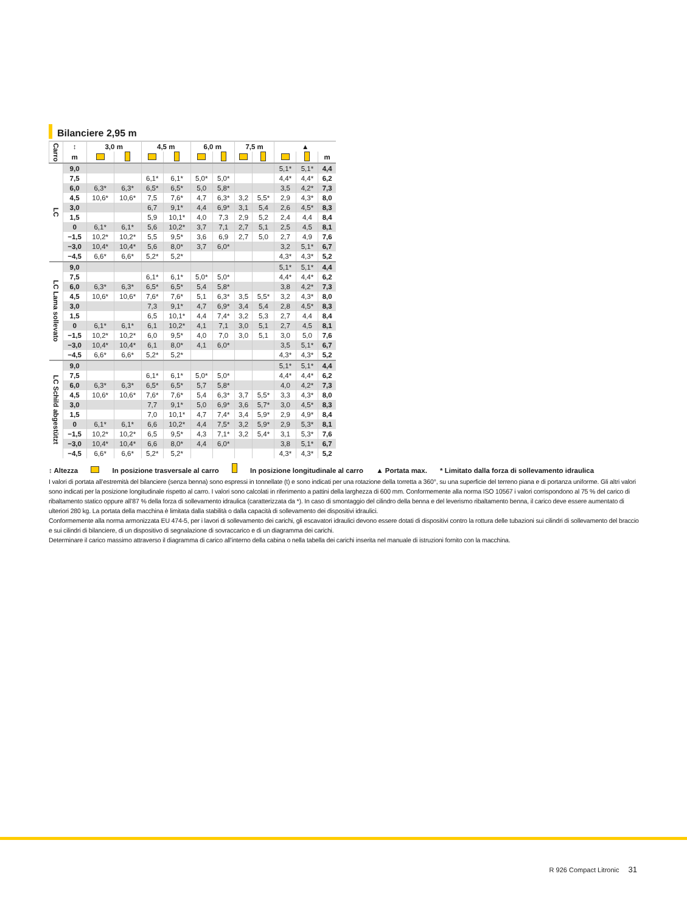Bilanciere 2,95 m
| Carro | ↕ | 3,0 m | | 4,5 m | | 6,0 m | | 7,5 m | | ▲ | | |
| --- | --- | --- | --- | --- | --- | --- | --- | --- | --- | --- | --- | --- |
| | m | | | | | | | | | | | m |
| LC | 9,0 | | | | | | | | | 5,1* | 5,1* | 4,4 |
| | 7,5 | | | 6,1* | 6,1* | 5,0* | 5,0* | | | 4,4* | 4,4* | 6,2 |
| | 6,0 | 6,3* | 6,3* | 6,5* | 6,5* | 5,0 | 5,8* | | | 3,5 | 4,2* | 7,3 |
| | 4,5 | 10,6* | 10,6* | 7,5 | 7,6* | 4,7 | 6,3* | 3,2 | 5,5* | 2,9 | 4,3* | 8,0 |
| | 3,0 | | | 6,7 | 9,1* | 4,4 | 6,9* | 3,1 | 5,4 | 2,6 | 4,5* | 8,3 |
| | 1,5 | | | 5,9 | 10,1* | 4,0 | 7,3 | 2,9 | 5,2 | 2,4 | 4,4 | 8,4 |
| | 0 | 6,1* | 6,1* | 5,6 | 10,2* | 3,7 | 7,1 | 2,7 | 5,1 | 2,5 | 4,5 | 8,1 |
| | −1,5 | 10,2* | 10,2* | 5,5 | 9,5* | 3,6 | 6,9 | 2,7 | 5,0 | 2,7 | 4,9 | 7,6 |
| | −3,0 | 10,4* | 10,4* | 5,6 | 8,0* | 3,7 | 6,0* | | | 3,2 | 5,1* | 6,7 |
| | −4,5 | 6,6* | 6,6* | 5,2* | 5,2* | | | | | 4,3* | 4,3* | 5,2 |
| LC Lama sollevato | 9,0 | | | | | | | | | 5,1* | 5,1* | 4,4 |
| | 7,5 | | | 6,1* | 6,1* | 5,0* | 5,0* | | | 4,4* | 4,4* | 6,2 |
| | 6,0 | 6,3* | 6,3* | 6,5* | 6,5* | 5,4 | 5,8* | | | 3,8 | 4,2* | 7,3 |
| | 4,5 | 10,6* | 10,6* | 7,6* | 7,6* | 5,1 | 6,3* | 3,5 | 5,5* | 3,2 | 4,3* | 8,0 |
| | 3,0 | | | 7,3 | 9,1* | 4,7 | 6,9* | 3,4 | 5,4 | 2,8 | 4,5* | 8,3 |
| | 1,5 | | | 6,5 | 10,1* | 4,4 | 7,4* | 3,2 | 5,3 | 2,7 | 4,4 | 8,4 |
| | 0 | 6,1* | 6,1* | 6,1 | 10,2* | 4,1 | 7,1 | 3,0 | 5,1 | 2,7 | 4,5 | 8,1 |
| | −1,5 | 10,2* | 10,2* | 6,0 | 9,5* | 4,0 | 7,0 | 3,0 | 5,1 | 3,0 | 5,0 | 7,6 |
| | −3,0 | 10,4* | 10,4* | 6,1 | 8,0* | 4,1 | 6,0* | | | 3,5 | 5,1* | 6,7 |
| | −4,5 | 6,6* | 6,6* | 5,2* | 5,2* | | | | | 4,3* | 4,3* | 5,2 |
| LC Schild abgestützt | 9,0 | | | | | | | | | 5,1* | 5,1* | 4,4 |
| | 7,5 | | | 6,1* | 6,1* | 5,0* | 5,0* | | | 4,4* | 4,4* | 6,2 |
| | 6,0 | 6,3* | 6,3* | 6,5* | 6,5* | 5,7 | 5,8* | | | 4,0 | 4,2* | 7,3 |
| | 4,5 | 10,6* | 10,6* | 7,6* | 7,6* | 5,4 | 6,3* | 3,7 | 5,5* | 3,3 | 4,3* | 8,0 |
| | 3,0 | | | 7,7 | 9,1* | 5,0 | 6,9* | 3,6 | 5,7* | 3,0 | 4,5* | 8,3 |
| | 1,5 | | | 7,0 | 10,1* | 4,7 | 7,4* | 3,4 | 5,9* | 2,9 | 4,9* | 8,4 |
| | 0 | 6,1* | 6,1* | 6,6 | 10,2* | 4,4 | 7,5* | 3,2 | 5,9* | 2,9 | 5,3* | 8,1 |
| | −1,5 | 10,2* | 10,2* | 6,5 | 9,5* | 4,3 | 7,1* | 3,2 | 5,4* | 3,1 | 5,3* | 7,6 |
| | −3,0 | 10,4* | 10,4* | 6,6 | 8,0* | 4,4 | 6,0* | | | 3,8 | 5,1* | 6,7 |
| | −4,5 | 6,6* | 6,6* | 5,2* | 5,2* | | | | | 4,3* | 4,3* | 5,2 |
↕ Altezza In posizione trasversale al carro In posizione longitudinale al carro ▲ Portata max. * Limitato dalla forza di sollevamento idraulica
I valori di portata all’estremità del bilanciere (senza benna) sono espressi in tonnellate (t) e sono indicati per una rotazione della torretta a 360°, su una superficie del terreno piana e di portanza uniforme. Gli altri valori sono indicati per la posizione longitudinale rispetto al carro. I valori sono calcolati in riferimento a pattini della larghezza di 600 mm. Conformemente alla norma ISO 10567 i valori corrispon­dono al 75 % del carico di ribaltamento statico oppure all’87 % della forza di sollevamento idraulica (caratterizzata da *). In caso di smontaggio del cilindro della benna e del leverismo ribaltamento benna, il carico deve essere aumentato di ulteriori 280 kg. La portata della macchina è limitata dalla stabilità o dalla capacità di sollevamento dei dispositivi idraulici.
Conformemente alla norma armonizzata EU 474-5, per i lavori di sollevamento dei carichi, gli escavatori idraulici devono essere dotati di dispositivi contro la rottura delle tubazioni sui cilindri di solleva­mento del braccio e sui cilindri di bilanciere, di un dispositivo di segnalazione di sovraccarico e di un diagramma dei carichi.
Determinare il carico massimo attraverso il diagramma di carico all’interno della cabina o nella tabella dei carichi inserita nel manuale di istruzioni fornito con la macchina.
R 926 Compact Litronic 31